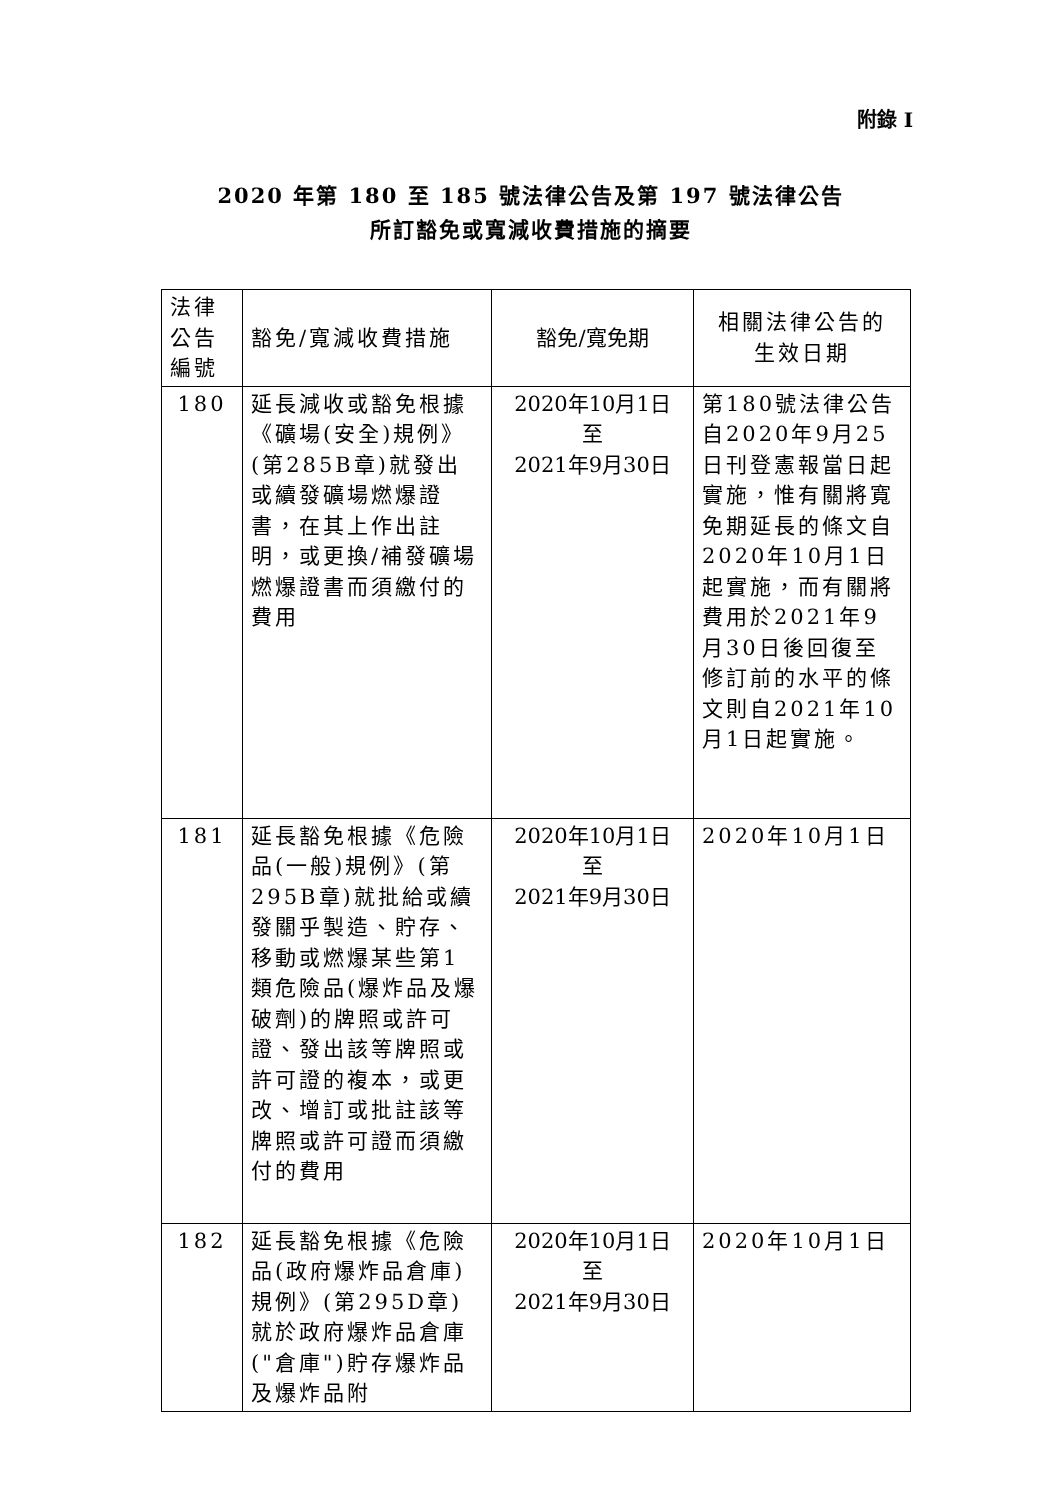附錄 I
2020 年第 180 至 185 號法律公告及第 197 號法律公告
所訂豁免或寬減收費措施的摘要
| 法律 公告 編號 | 豁免/寬減收費措施 | 豁免/寬免期 | 相關法律公告的 生效日期 |
| --- | --- | --- | --- |
| 180 | 延長減收或豁免根據《礦場(安全)規例》(第285B章)就發出或續發礦場燃爆證書，在其上作出註明，或更換/補發礦場燃爆證書而須繳付的費用 | 2020年10月1日 至 2021年9月30日 | 第180號法律公告自2020年9月25日刊登憲報當日起實施，惟有關將寬免期延長的條文自2020年10月1日起實施，而有關將費用於2021年9月30日後回復至修訂前的水平的條文則自2021年10月1日起實施。 |
| 181 | 延長豁免根據《危險品(一般)規例》(第295B章)就批給或續發關乎製造、貯存、移動或燃爆某些第1類危險品(爆炸品及爆破劑)的牌照或許可證、發出該等牌照或許可證的複本，或更改、增訂或批註該等牌照或許可證而須繳付的費用 | 2020年10月1日 至 2021年9月30日 | 2020年10月1日 |
| 182 | 延長豁免根據《危險品(政府爆炸品倉庫)規例》(第295D章)就於政府爆炸品倉庫("倉庫")貯存爆炸品及爆炸品附 | 2020年10月1日 至 2021年9月30日 | 2020年10月1日 |